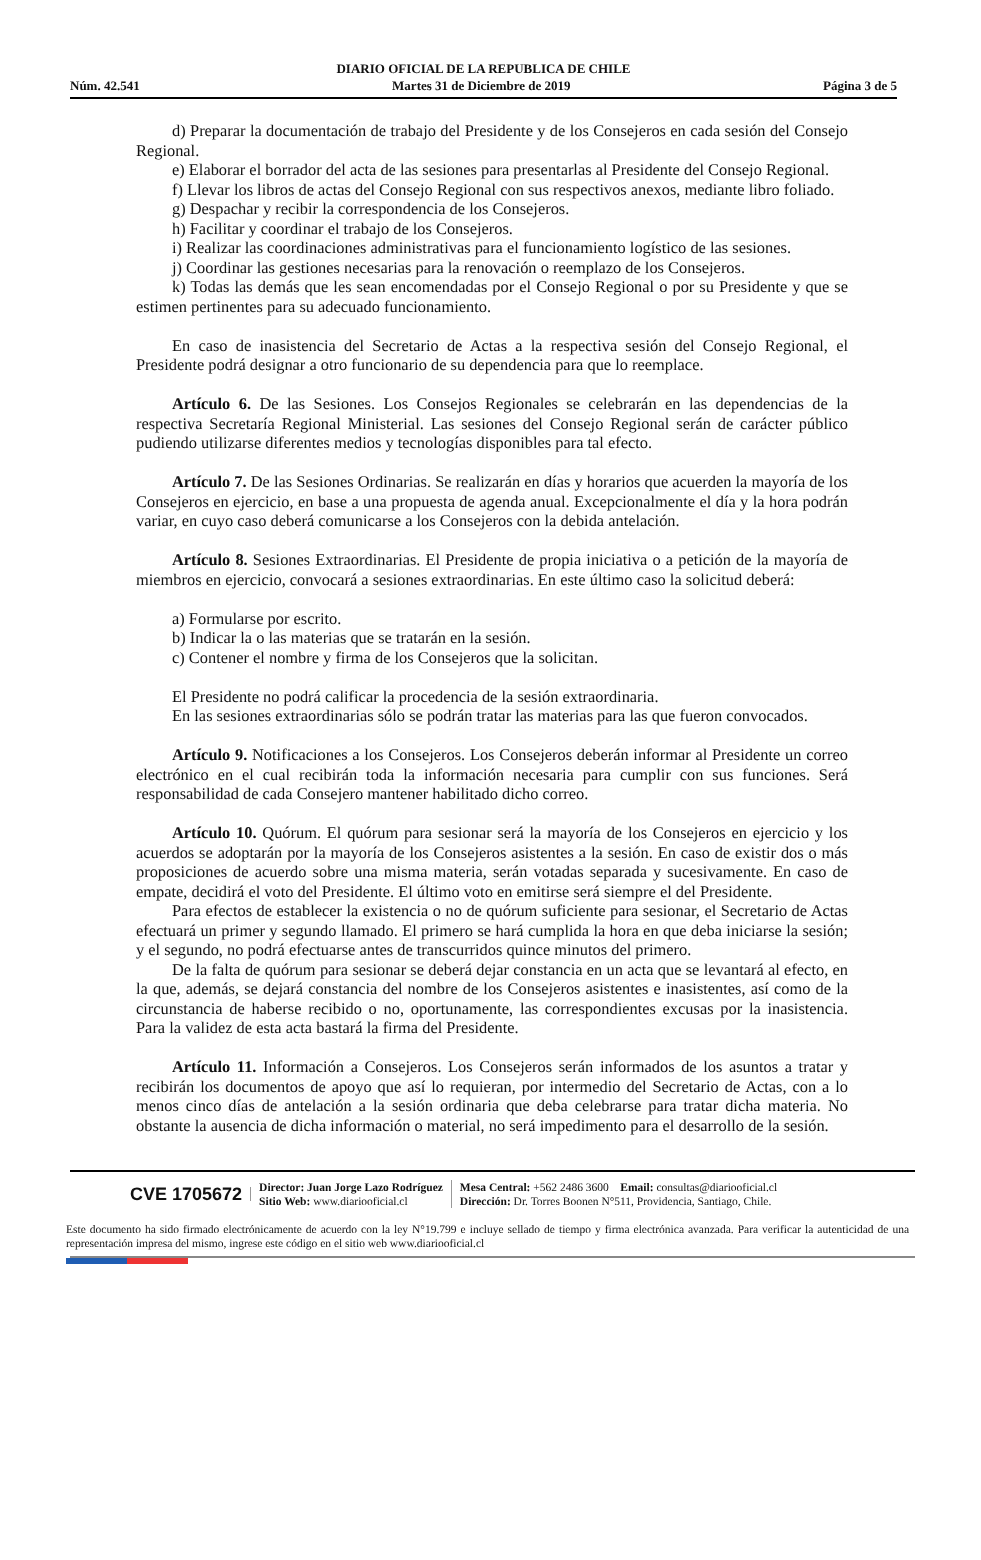DIARIO OFICIAL DE LA REPUBLICA DE CHILE
Núm. 42.541 Martes 31 de Diciembre de 2019 Página 3 de 5
d) Preparar la documentación de trabajo del Presidente y de los Consejeros en cada sesión del Consejo Regional.
e) Elaborar el borrador del acta de las sesiones para presentarlas al Presidente del Consejo Regional.
f) Llevar los libros de actas del Consejo Regional con sus respectivos anexos, mediante libro foliado.
g) Despachar y recibir la correspondencia de los Consejeros.
h) Facilitar y coordinar el trabajo de los Consejeros.
i) Realizar las coordinaciones administrativas para el funcionamiento logístico de las sesiones.
j) Coordinar las gestiones necesarias para la renovación o reemplazo de los Consejeros.
k) Todas las demás que les sean encomendadas por el Consejo Regional o por su Presidente y que se estimen pertinentes para su adecuado funcionamiento.
En caso de inasistencia del Secretario de Actas a la respectiva sesión del Consejo Regional, el Presidente podrá designar a otro funcionario de su dependencia para que lo reemplace.
Artículo 6. De las Sesiones. Los Consejos Regionales se celebrarán en las dependencias de la respectiva Secretaría Regional Ministerial. Las sesiones del Consejo Regional serán de carácter público pudiendo utilizarse diferentes medios y tecnologías disponibles para tal efecto.
Artículo 7. De las Sesiones Ordinarias. Se realizarán en días y horarios que acuerden la mayoría de los Consejeros en ejercicio, en base a una propuesta de agenda anual. Excepcionalmente el día y la hora podrán variar, en cuyo caso deberá comunicarse a los Consejeros con la debida antelación.
Artículo 8. Sesiones Extraordinarias. El Presidente de propia iniciativa o a petición de la mayoría de miembros en ejercicio, convocará a sesiones extraordinarias. En este último caso la solicitud deberá:
a) Formularse por escrito.
b) Indicar la o las materias que se tratarán en la sesión.
c) Contener el nombre y firma de los Consejeros que la solicitan.
El Presidente no podrá calificar la procedencia de la sesión extraordinaria.
En las sesiones extraordinarias sólo se podrán tratar las materias para las que fueron convocados.
Artículo 9. Notificaciones a los Consejeros. Los Consejeros deberán informar al Presidente un correo electrónico en el cual recibirán toda la información necesaria para cumplir con sus funciones. Será responsabilidad de cada Consejero mantener habilitado dicho correo.
Artículo 10. Quórum. El quórum para sesionar será la mayoría de los Consejeros en ejercicio y los acuerdos se adoptarán por la mayoría de los Consejeros asistentes a la sesión. En caso de existir dos o más proposiciones de acuerdo sobre una misma materia, serán votadas separada y sucesivamente. En caso de empate, decidirá el voto del Presidente. El último voto en emitirse será siempre el del Presidente.
Para efectos de establecer la existencia o no de quórum suficiente para sesionar, el Secretario de Actas efectuará un primer y segundo llamado. El primero se hará cumplida la hora en que deba iniciarse la sesión; y el segundo, no podrá efectuarse antes de transcurridos quince minutos del primero.
De la falta de quórum para sesionar se deberá dejar constancia en un acta que se levantará al efecto, en la que, además, se dejará constancia del nombre de los Consejeros asistentes e inasistentes, así como de la circunstancia de haberse recibido o no, oportunamente, las correspondientes excusas por la inasistencia. Para la validez de esta acta bastará la firma del Presidente.
Artículo 11. Información a Consejeros. Los Consejeros serán informados de los asuntos a tratar y recibirán los documentos de apoyo que así lo requieran, por intermedio del Secretario de Actas, con a lo menos cinco días de antelación a la sesión ordinaria que deba celebrarse para tratar dicha materia. No obstante la ausencia de dicha información o material, no será impedimento para el desarrollo de la sesión.
CVE 1705672
Director: Juan Jorge Lazo Rodríguez
Sitio Web: www.diariooficial.cl
Mesa Central: +562 2486 3600 Email: consultas@diariooficial.cl
Dirección: Dr. Torres Boonen N°511, Providencia, Santiago, Chile.
Este documento ha sido firmado electrónicamente de acuerdo con la ley N°19.799 e incluye sellado de tiempo y firma electrónica avanzada. Para verificar la autenticidad de una representación impresa del mismo, ingrese este código en el sitio web www.diariooficial.cl